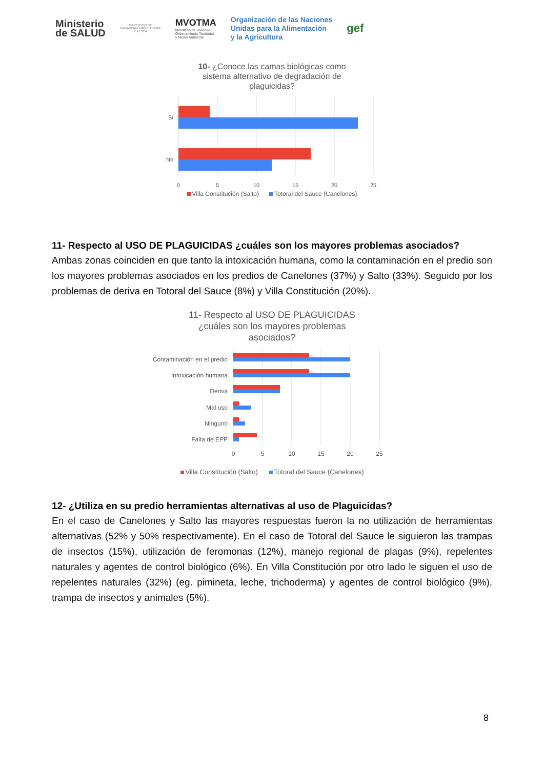Ministerio
de SALUD
MINISTERIO DE GANADERÍA AGRICULTURA Y PESCA
MVOTMA
Ministerio de Vivienda
Ordenamiento Territorial
y Medio Ambiente
Organización de las Naciones
Unidas para la Alimentación
y la Agricultura
gef
10- ¿Conoce las camas biológicas como
sistema alternativo de degradación de
plaguicidas?
Sí
No
0
5
10
15
20
25
Villa Constitución (Salto) Totoral del Sauce (Canelones)
11- Respecto al USO DE PLAGUICIDAS ¿cuáles son los mayores problemas asociados?
Ambas zonas coinciden en que tanto la intoxicación humana, como la contaminación en el predio son los mayores problemas asociados en los predios de Canelones (37%) y Salto (33%). Seguido por los problemas de deriva en Totoral del Sauce (8%) y Villa Constitución (20%).
11- Respecto al USO DE PLAGUICIDAS
¿cuáles son los mayores problemas
asociados?
Contaminación en el predio
Intoxicación humana
Deriva
Mal uso
Ninguno
Falta de EPP
0
5
10
15
20
25
Villa Constitución (Salto) Totoral del Sauce (Canelones)
12- ¿Utiliza en su predio herramientas alternativas al uso de Plaguicidas?
En el caso de Canelones y Salto las mayores respuestas fueron la no utilización de herramientas alternativas (52% y 50% respectivamente). En el caso de Totoral del Sauce le siguieron las trampas de insectos (15%), utilización de feromonas (12%), manejo regional de plagas (9%), repelentes naturales y agentes de control biológico (6%). En Villa Constitución por otro lado le siguen el uso de repelentes naturales (32%) (eg. pimineta, leche, trichoderma) y agentes de control biológico (9%), trampa de insectos y animales (5%).
8